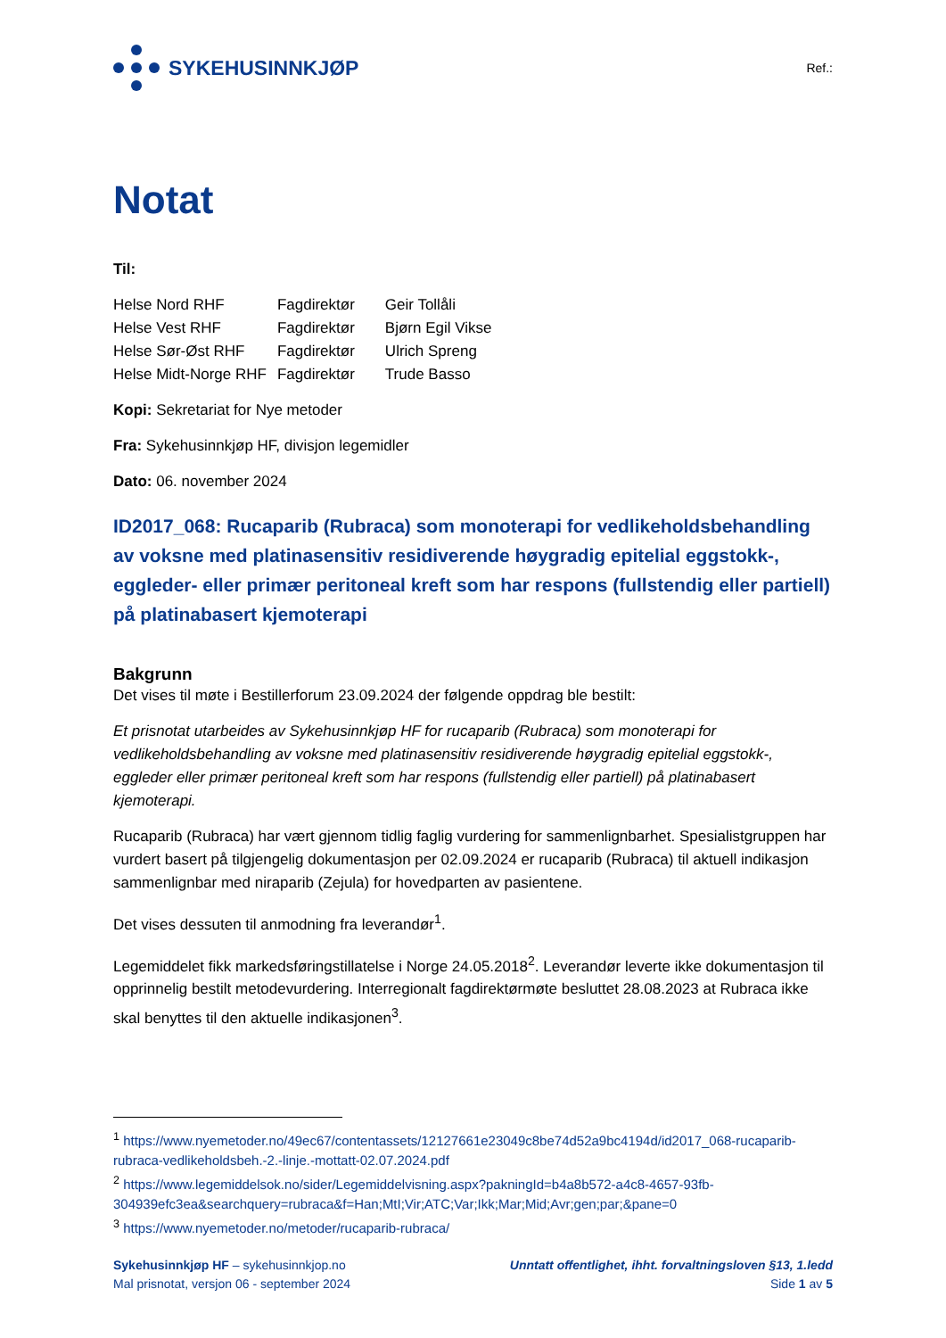SYKEHUSINNKJØP
Ref.:
Notat
Til:
| Helse Nord RHF | Fagdirektør | Geir Tollåli |
| Helse Vest RHF | Fagdirektør | Bjørn Egil Vikse |
| Helse Sør-Øst RHF | Fagdirektør | Ulrich Spreng |
| Helse Midt-Norge RHF | Fagdirektør | Trude Basso |
Kopi: Sekretariat for Nye metoder
Fra: Sykehusinnkjøp HF, divisjon legemidler
Dato: 06. november 2024
ID2017_068: Rucaparib (Rubraca) som monoterapi for vedlikeholdsbehandling av voksne med platinasensitiv residiverende høygradig epitelial eggstokk-, eggleder- eller primær peritoneal kreft som har respons (fullstendig eller partiell) på platinabasert kjemoterapi
Bakgrunn
Det vises til møte i Bestillerforum 23.09.2024 der følgende oppdrag ble bestilt:
Et prisnotat utarbeides av Sykehusinnkjøp HF for rucaparib (Rubraca) som monoterapi for vedlikeholdsbehandling av voksne med platinasensitiv residiverende høygradig epitelial eggstokk-, eggleder eller primær peritoneal kreft som har respons (fullstendig eller partiell) på platinabasert kjemoterapi.
Rucaparib (Rubraca) har vært gjennom tidlig faglig vurdering for sammenlignbarhet. Spesialistgruppen har vurdert basert på tilgjengelig dokumentasjon per 02.09.2024 er rucaparib (Rubraca) til aktuell indikasjon sammenlignbar med niraparib (Zejula) for hovedparten av pasientene.
Det vises dessuten til anmodning fra leverandør<sup>1</sup>.
Legemiddelet fikk markedsføringstillatelse i Norge 24.05.2018<sup>2</sup>. Leverandør leverte ikke dokumentasjon til opprinnelig bestilt metodevurdering. Interregionalt fagdirektørmøte besluttet 28.08.2023 at Rubraca ikke skal benyttes til den aktuelle indikasjonen<sup>3</sup>.
<sup>1</sup> https://www.nyemetoder.no/49ec67/contentassets/12127661e23049c8be74d52a9bc4194d/id2017_068-rucaparib-rubraca-vedlikeholdsbeh.-2.-linje.-mottatt-02.07.2024.pdf
<sup>2</sup> https://www.legemiddelsok.no/sider/Legemiddelvisning.aspx?pakningId=b4a8b572-a4c8-4657-93fb-304939efc3ea&searchquery=rubraca&f=Han;MtI;Vir;ATC;Var;Ikk;Mar;Mid;Avr;gen;par;&pane=0
<sup>3</sup> https://www.nyemetoder.no/metoder/rucaparib-rubraca/
Sykehusinnkjøp HF – sykehusinnkjop.no
Mal prisnotat, versjon 06 - september 2024
Unntatt offentlighet, ihht. forvaltningsloven §13, 1.ledd
Side 1 av 5